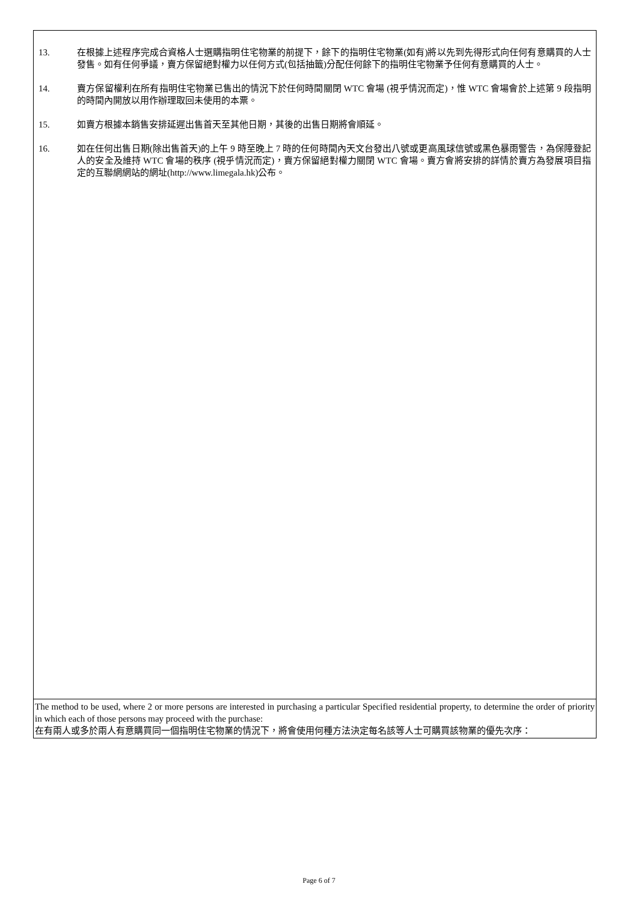| 13. 在根據上述程序完成合資格人士選購指明住宅物業的前提下，餘下的指明住宅物業(如有)將以先到先得形式向任何有意購買的人士發售。如有任何爭議，賣方保留絕對權力以任何方式(包括抽籤)分配任何餘下的指明住宅物業予任何有意購買的人士。 14. 賣方保留權利在所有指明住宅物業已售出的情況下於任何時間關閉 WTC 會場 (視乎情況而定)，惟 WTC 會場會於上述第 9 段指明的時間內開放以用作辦理取回未使用的本票。 15. 如賣方根據本銷售安排延遲出售首天至其他日期，其後的出售日期將會順延。 16. 如在任何出售日期(除出售首天)的上午 9 時至晚上 7 時的任何時間內天文台發出八號或更高風球信號或黑色暴雨警告，為保障登記人的安全及維持 WTC 會場的秩序 (視乎情況而定)，賣方保留絕對權力關閉 WTC 會場。賣方會將安排的詳情於賣方為發展項目指定的互聯網網站的網址(http://www.limegala.hk)公布。 |
| The method to be used, where 2 or more persons are interested in purchasing a particular Specified residential property, to determine the order of priority in which each of those persons may proceed with the purchase: 在有兩人或多於兩人有意購買同一個指明住宅物業的情況下，將會使用何種方法決定每名該等人士可購買該物業的優先次序： |
Page 6 of 7